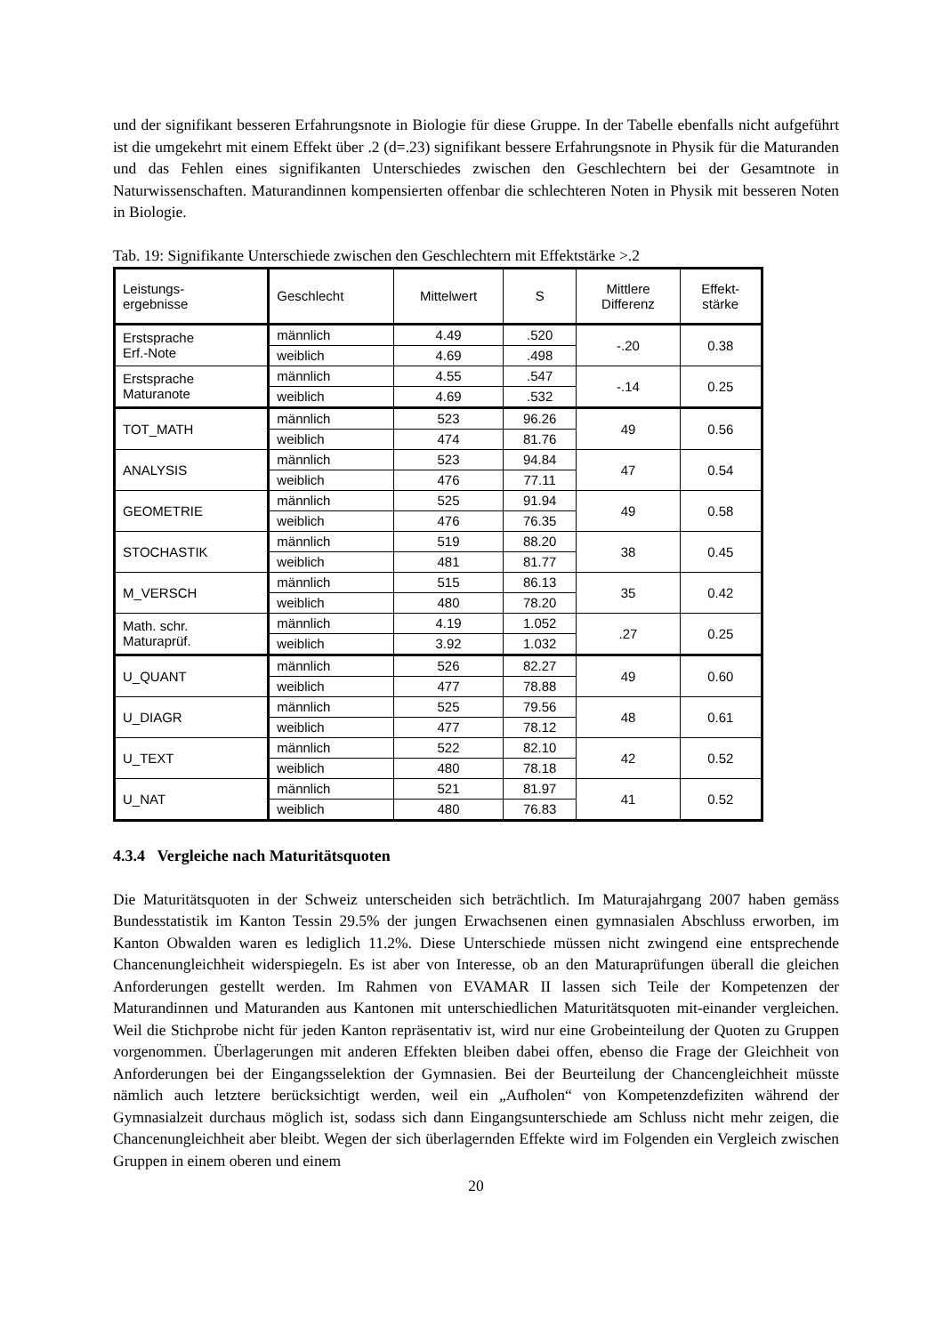und der signifikant besseren Erfahrungsnote in Biologie für diese Gruppe. In der Tabelle ebenfalls nicht aufgeführt ist die umgekehrt mit einem Effekt über .2 (d=.23) signifikant bessere Erfahrungsnote in Physik für die Maturanden und das Fehlen eines signifikanten Unterschiedes zwischen den Geschlechtern bei der Gesamtnote in Naturwissenschaften. Maturandinnen kompensierten offenbar die schlechteren Noten in Physik mit besseren Noten in Biologie.
Tab. 19: Signifikante Unterschiede zwischen den Geschlechtern mit Effektstärke >.2
| Leistungs- ergebnisse | Geschlecht | Mittelwert | S | Mittlere Differenz | Effekt- stärke |
| --- | --- | --- | --- | --- | --- |
| Erstsprache Erf.-Note | männlich | 4.49 | .520 | -.20 | 0.38 |
| | weiblich | 4.69 | .498 | | |
| Erstsprache Maturanote | männlich | 4.55 | .547 | -.14 | 0.25 |
| | weiblich | 4.69 | .532 | | |
| TOT_MATH | männlich | 523 | 96.26 | 49 | 0.56 |
| | weiblich | 474 | 81.76 | | |
| ANALYSIS | männlich | 523 | 94.84 | 47 | 0.54 |
| | weiblich | 476 | 77.11 | | |
| GEOMETRIE | männlich | 525 | 91.94 | 49 | 0.58 |
| | weiblich | 476 | 76.35 | | |
| STOCHASTIK | männlich | 519 | 88.20 | 38 | 0.45 |
| | weiblich | 481 | 81.77 | | |
| M_VERSCH | männlich | 515 | 86.13 | 35 | 0.42 |
| | weiblich | 480 | 78.20 | | |
| Math. schr. Maturaprüf. | männlich | 4.19 | 1.052 | .27 | 0.25 |
| | weiblich | 3.92 | 1.032 | | |
| U_QUANT | männlich | 526 | 82.27 | 49 | 0.60 |
| | weiblich | 477 | 78.88 | | |
| U_DIAGR | männlich | 525 | 79.56 | 48 | 0.61 |
| | weiblich | 477 | 78.12 | | |
| U_TEXT | männlich | 522 | 82.10 | 42 | 0.52 |
| | weiblich | 480 | 78.18 | | |
| U_NAT | männlich | 521 | 81.97 | 41 | 0.52 |
| | weiblich | 480 | 76.83 | | |
4.3.4 Vergleiche nach Maturitätsquoten
Die Maturitätsquoten in der Schweiz unterscheiden sich beträchtlich. Im Maturajahrgang 2007 haben gemäss Bundesstatistik im Kanton Tessin 29.5% der jungen Erwachsenen einen gymnasialen Abschluss erworben, im Kanton Obwalden waren es lediglich 11.2%. Diese Unterschiede müssen nicht zwingend eine entsprechende Chancenungleichheit widerspiegeln. Es ist aber von Interesse, ob an den Maturaprüfungen überall die gleichen Anforderungen gestellt werden. Im Rahmen von EVAMAR II lassen sich Teile der Kompetenzen der Maturandinnen und Maturanden aus Kantonen mit unterschiedlichen Maturitätsquoten mit-einander vergleichen. Weil die Stichprobe nicht für jeden Kanton repräsentativ ist, wird nur eine Grobeinteilung der Quoten zu Gruppen vorgenommen. Überlagerungen mit anderen Effekten bleiben dabei offen, ebenso die Frage der Gleichheit von Anforderungen bei der Eingangsselektion der Gymnasien. Bei der Beurteilung der Chancengleichheit müsste nämlich auch letztere berücksichtigt werden, weil ein „Aufholen“ von Kompetenzdefiziten während der Gymnasialzeit durchaus möglich ist, sodass sich dann Eingangsunterschiede am Schluss nicht mehr zeigen, die Chancenungleichheit aber bleibt. Wegen der sich überlagernden Effekte wird im Folgenden ein Vergleich zwischen Gruppen in einem oberen und einem
20